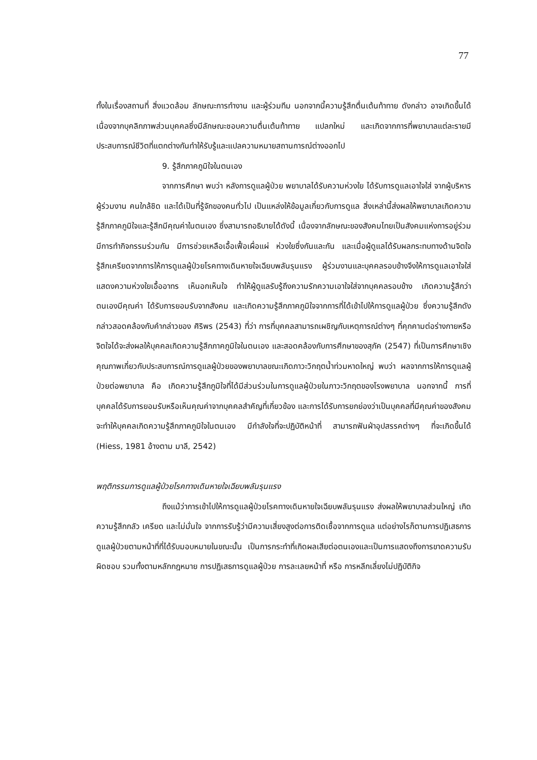77
ทั้งในเรื่องสถานที่ สิ่งแวดล้อม ลักษณะการทำงาน และผู้ร่วมทีม นอกจากนี้ความรู้สึกตื่นเต้นท้าทาย ดังกล่าว อาจเกิดขึ้นได้เนื่องจากบุคลิกภาพส่วนบุคคลซึ่งมีลักษณะชอบความตื่นเต้นท้าทาย แปลกใหม่ และเกิดจากการที่พยาบาลแต่ละรายมีประสบการณ์ชีวิตที่แตกต่างกันทำให้รับรู้และแปลความหมายสถานการณ์ต่างออกไป
9. รู้สึกภาคภูมิใจในตนเอง
จากการศึกษา พบว่า หลังการดูแลผู้ป่วย พยาบาลได้รับความห่วงใย ได้รับการดูแลเอาใจใส่ จากผู้บริหาร ผู้ร่วมงาน คนใกล้ชิด และได้เป็นที่รู้จักของคนทั่วไป เป็นแหล่งให้ข้อมูลเกี่ยวกับการดูแล สิ่งเหล่านี้ส่งผลให้พยาบาลเกิดความรู้สึกภาคภูมิใจและรู้สึกมีคุณค่าในตนเอง ซึ่งสามารถอธิบายได้ดังนี้ เนื่องจากลักษณะของสังคมไทยเป็นสังคมแห่งการอยู่ร่วม มีการทำกิจกรรมร่วมกัน มีการช่วยเหลือเอื้อเฟื้อเผื่อแผ่ ห่วงใยซึ่งกันและกัน และเมื่อผู้ดูแลได้รับผลกระทบทางด้านจิตใจ รู้สึกเครียดจากการให้การดูแลผู้ป่วยโรคทางเดินหายใจเฉียบพลันรุนแรง ผู้ร่วมงานและบุคคลรอบข้างจึงให้การดูแลเอาใจใส่ แสดงความห่วงใยเอื้ออาทร เห็นอกเห็นใจ ทำให้ผู้ดูแลรับรู้ถึงความรักความเอาใจใส่จากบุคคลรอบข้าง เกิดความรู้สึกว่าตนเองมีคุณค่า ได้รับการยอมรับจากสังคม และเกิดความรู้สึกภาคภูมิใจจากการที่ได้เข้าไปให้การดูแลผู้ป่วย ซึ่งความรู้สึกดังกล่าวสอดคล้องกับคำกล่าวของ ศิริพร (2543) ที่ว่า การที่บุคคลสามารถเผชิญกับเหตุการณ์ต่างๆ ที่คุกคามต่อร่างกายหรือจิตใจได้จะส่งผลให้บุคคลเกิดความรู้สึกภาคภูมิใจในตนเอง และสอดคล้องกับการศึกษาของสุภัค (2547) ที่เป็นการศึกษาเชิงคุณภาพเกี่ยวกับประสบการณ์การดูแลผู้ป่วยของพยาบาลขณะเกิดภาวะวิกฤตน้ำท่วมหาดใหญ่ พบว่า ผลจากการให้การดูแลผู้ป่วยต่อพยาบาล คือ เกิดความรู้สึกภูมิใจที่ได้มีส่วนร่วมในการดูแลผู้ป่วยในภาวะวิกฤตของโรงพยาบาล นอกจากนี้ การที่บุคคลได้รับการยอมรับหรือเห็นคุณค่าจากบุคคลสำคัญที่เกี่ยวข้อง และการได้รับการยกย่องว่าเป็นบุคคลที่มีคุณค่าของสังคมจะทำให้บุคคลเกิดความรู้สึกภาคภูมิใจในตนเอง มีกำลังใจที่จะปฏิบัติหน้าที่ สามารถฟันฝ่าอุปสรรคต่างๆ ที่จะเกิดขึ้นได้ (Hiess, 1981 อ้างตาม มาลี, 2542)
พฤติกรรมการดูแลผู้ป่วยโรคทางเดินหายใจเฉียบพลันรุนแรง
ถึงแม้ว่าการเข้าไปให้การดูแลผู้ป่วยโรคทางเดินหายใจเฉียบพลันรุนแรง ส่งผลให้พยาบาลส่วนใหญ่ เกิดความรู้สึกกลัว เครียด และไม่มั่นใจ จากการรับรู้ว่ามีความเสี่ยงสูงต่อการติดเชื้อจากการดูแล แต่อย่างไรก็ตามการปฏิเสธการดูแลผู้ป่วยตามหน้าที่ที่ได้รับมอบหมายในขณะนั้น เป็นการกระทำที่เกิดผลเสียต่อตนเองและเป็นการแสดงถึงการขาดความรับผิดชอบ รวมทั้งตามหลักกฎหมาย การปฏิเสธการดูแลผู้ป่วย การละเลยหน้าที่ หรือ การหลีกเลี่ยงไม่ปฏิบัติกิจ